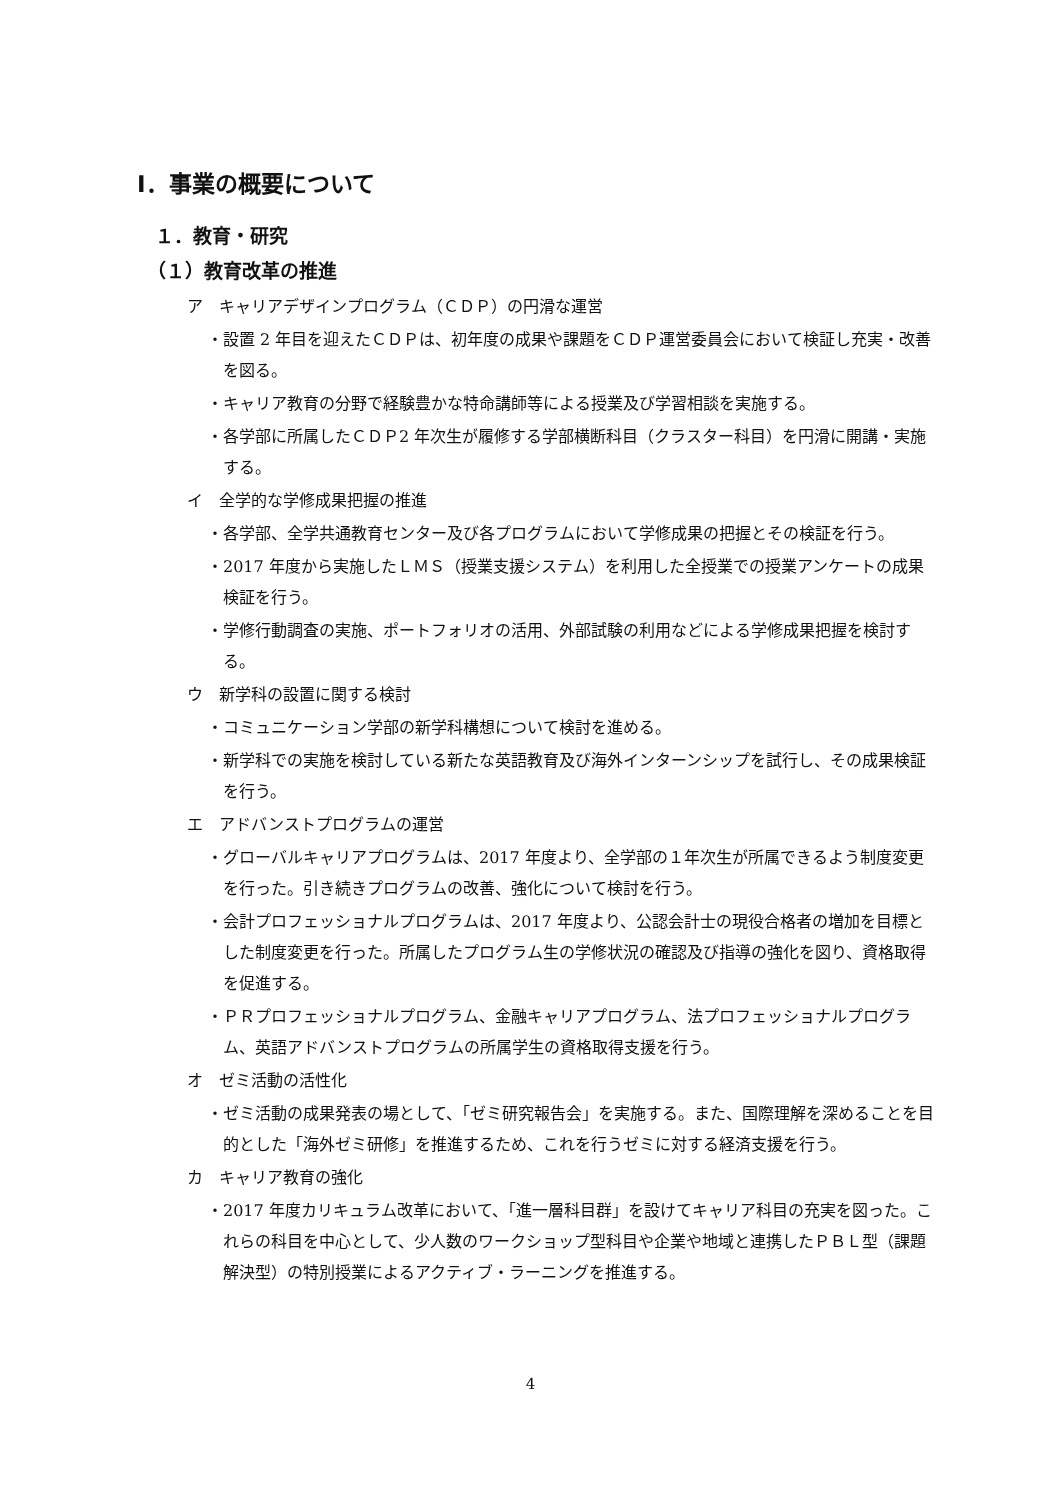Ⅰ．事業の概要について
１．教育・研究
（１）教育改革の推進
ア　キャリアデザインプログラム（ＣＤＰ）の円滑な運営
・設置 2 年目を迎えたＣＤＰは、初年度の成果や課題をＣＤＰ運営委員会において検証し充実・改善を図る。
・キャリア教育の分野で経験豊かな特命講師等による授業及び学習相談を実施する。
・各学部に所属したＣＤＰ2 年次生が履修する学部横断科目（クラスター科目）を円滑に開講・実施する。
イ　全学的な学修成果把握の推進
・各学部、全学共通教育センター及び各プログラムにおいて学修成果の把握とその検証を行う。
・2017 年度から実施したＬＭＳ（授業支援システム）を利用した全授業での授業アンケートの成果検証を行う。
・学修行動調査の実施、ポートフォリオの活用、外部試験の利用などによる学修成果把握を検討する。
ウ　新学科の設置に関する検討
・コミュニケーション学部の新学科構想について検討を進める。
・新学科での実施を検討している新たな英語教育及び海外インターンシップを試行し、その成果検証を行う。
エ　アドバンストプログラムの運営
・グローバルキャリアプログラムは、2017 年度より、全学部の１年次生が所属できるよう制度変更を行った。引き続きプログラムの改善、強化について検討を行う。
・会計プロフェッショナルプログラムは、2017 年度より、公認会計士の現役合格者の増加を目標とした制度変更を行った。所属したプログラム生の学修状況の確認及び指導の強化を図り、資格取得を促進する。
・ＰＲプロフェッショナルプログラム、金融キャリアプログラム、法プロフェッショナルプログラム、英語アドバンストプログラムの所属学生の資格取得支援を行う。
オ　ゼミ活動の活性化
・ゼミ活動の成果発表の場として、「ゼミ研究報告会」を実施する。また、国際理解を深めることを目的とした「海外ゼミ研修」を推進するため、これを行うゼミに対する経済支援を行う。
カ　キャリア教育の強化
・2017 年度カリキュラム改革において、「進一層科目群」を設けてキャリア科目の充実を図った。これらの科目を中心として、少人数のワークショップ型科目や企業や地域と連携したＰＢＬ型（課題解決型）の特別授業によるアクティブ・ラーニングを推進する。
4